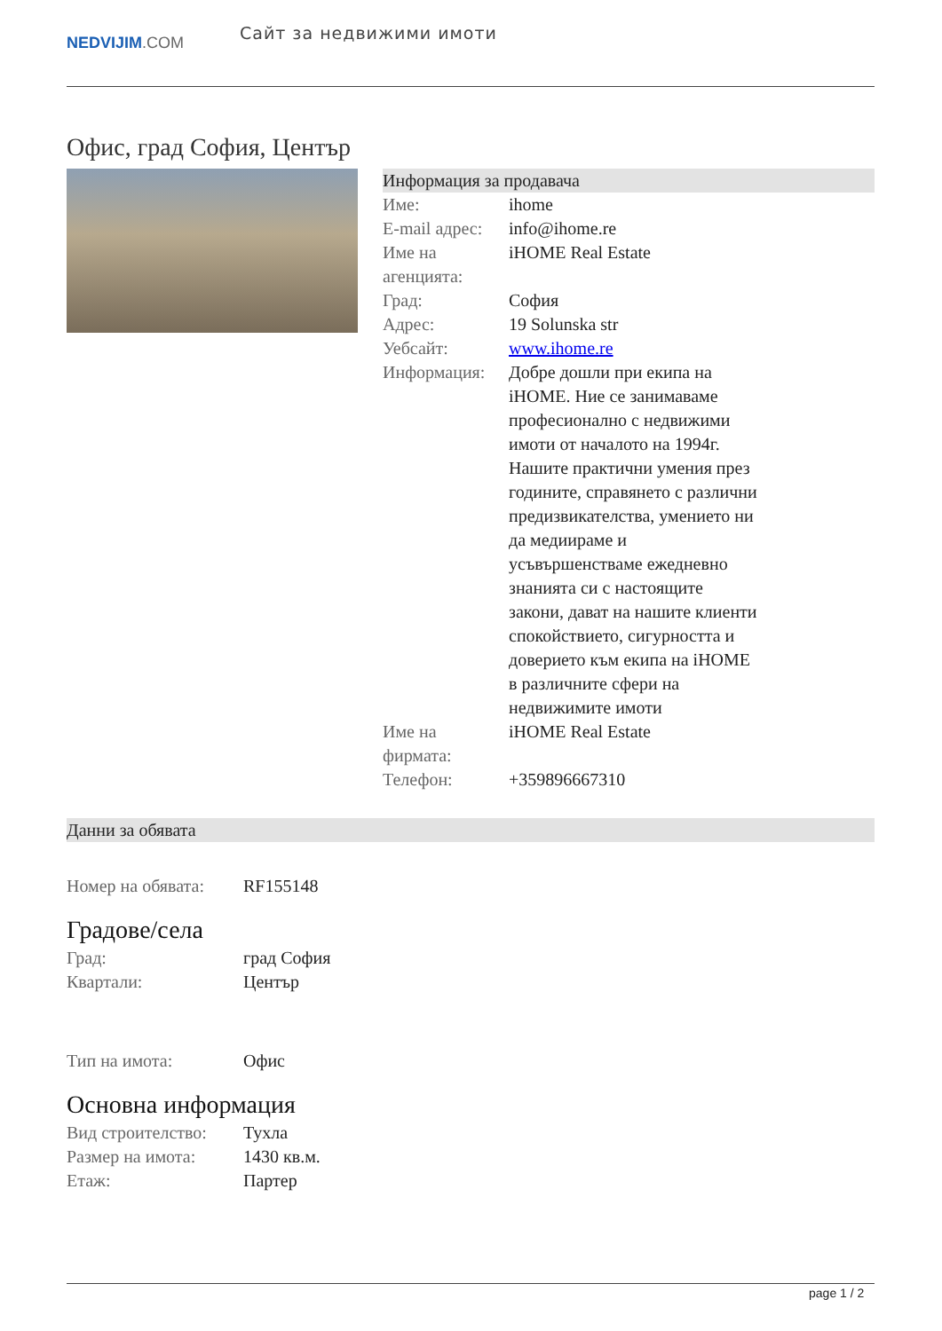NEDVIJIM.COM
Сайт за недвижими имоти
Офис, град София, Център
Информация за продавача
| Име: | ihome |
| E-mail адрес: | info@ihome.re |
| Име на агенцията: | iHOME Real Estate |
| Град: | София |
| Адрес: | 19 Solunska str |
| Уебсайт: | www.ihome.re |
| Информация: | Добре дошли при екипа на iHOME. Ние се занимаваме професионално с недвижими имоти от началото на 1994г. Нашите практични умения през годините, справянето с различни предизвикателства, умението ни да медиираме и усъвършенстваме ежедневно знанията си с настоящите закони, дават на нашите клиенти спокойствието, сигурността и доверието към екипа на iHOME в различните сфери на недвижимите имоти |
| Име на фирмата: | iHOME Real Estate |
| Телефон: | +359896667310 |
Данни за обявата
| Номер на обявата: | RF155148 |
Градове/села
| Град: | град София |
| Квартали: | Център |
| Тип на имота: | Офис |
Основна информация
| Вид строителство: | Тухла |
| Размер на имота: | 1430 кв.м. |
| Етаж: | Партер |
page 1 / 2